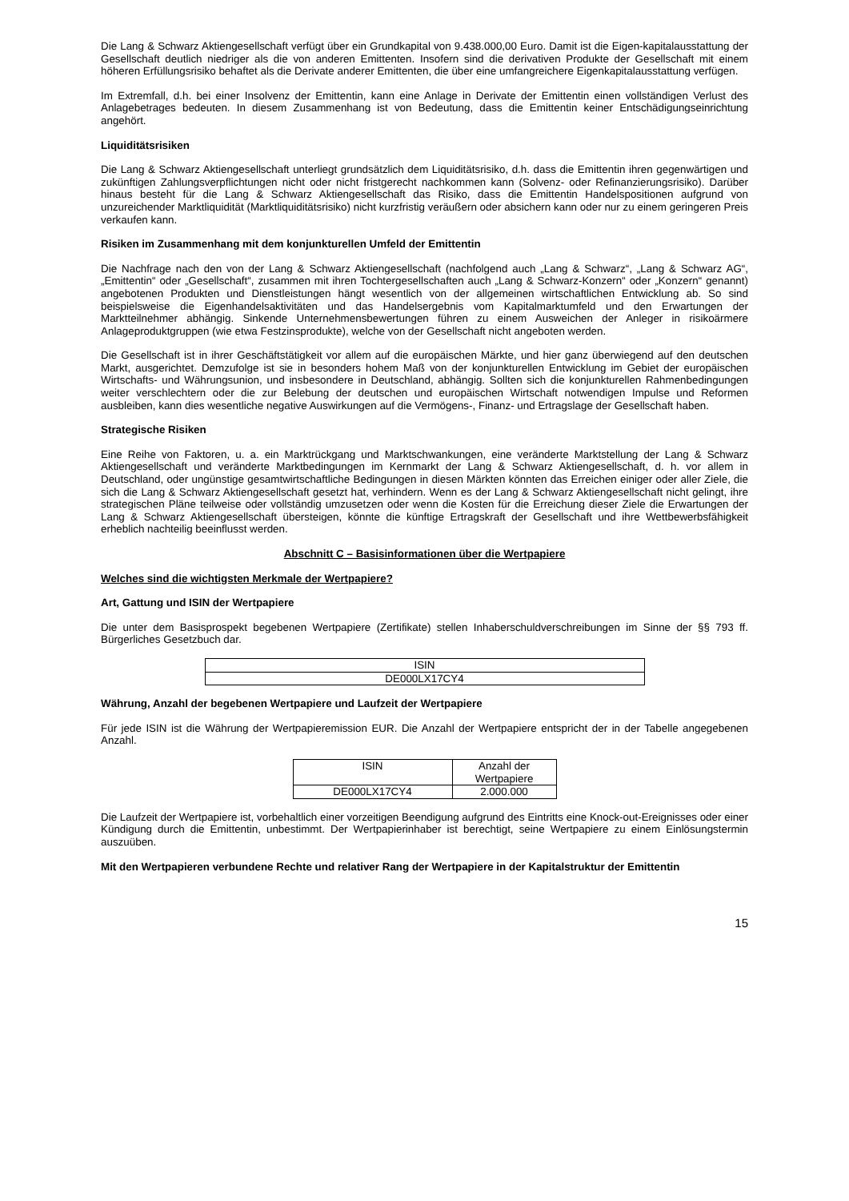Die Lang & Schwarz Aktiengesellschaft verfügt über ein Grundkapital von 9.438.000,00 Euro. Damit ist die Eigen-kapitalausstattung der Gesellschaft deutlich niedriger als die von anderen Emittenten. Insofern sind die derivativen Produkte der Gesellschaft mit einem höheren Erfüllungsrisiko behaftet als die Derivate anderer Emittenten, die über eine umfangreichere Eigenkapitalausstattung verfügen.
Im Extremfall, d.h. bei einer Insolvenz der Emittentin, kann eine Anlage in Derivate der Emittentin einen vollständigen Verlust des Anlagebetrages bedeuten. In diesem Zusammenhang ist von Bedeutung, dass die Emittentin keiner Entschädigungseinrichtung angehört.
Liquiditätsrisiken
Die Lang & Schwarz Aktiengesellschaft unterliegt grundsätzlich dem Liquiditätsrisiko, d.h. dass die Emittentin ihren gegenwärtigen und zukünftigen Zahlungsverpflichtungen nicht oder nicht fristgerecht nachkommen kann (Solvenz- oder Refinanzierungsrisiko). Darüber hinaus besteht für die Lang & Schwarz Aktiengesellschaft das Risiko, dass die Emittentin Handelspositionen aufgrund von unzureichender Marktliquidität (Marktliquiditätsrisiko) nicht kurzfristig veräußern oder absichern kann oder nur zu einem geringeren Preis verkaufen kann.
Risiken im Zusammenhang mit dem konjunkturellen Umfeld der Emittentin
Die Nachfrage nach den von der Lang & Schwarz Aktiengesellschaft (nachfolgend auch „Lang & Schwarz“, „Lang & Schwarz AG“, „Emittentin“ oder „Gesellschaft“, zusammen mit ihren Tochtergesellschaften auch „Lang & Schwarz-Konzern“ oder „Konzern“ genannt) angebotenen Produkten und Dienstleistungen hängt wesentlich von der allgemeinen wirtschaftlichen Entwicklung ab. So sind beispielsweise die Eigenhandelsaktivitäten und das Handelsergebnis vom Kapitalmarktumfeld und den Erwartungen der Marktteilnehmer abhängig. Sinkende Unternehmensbewertungen führen zu einem Ausweichen der Anleger in risikoärmere Anlageproduktgruppen (wie etwa Festzinsprodukte), welche von der Gesellschaft nicht angeboten werden.
Die Gesellschaft ist in ihrer Geschäftstätigkeit vor allem auf die europäischen Märkte, und hier ganz überwiegend auf den deutschen Markt, ausgerichtet. Demzufolge ist sie in besonders hohem Maß von der konjunkturellen Entwicklung im Gebiet der europäischen Wirtschafts- und Währungsunion, und insbesondere in Deutschland, abhängig. Sollten sich die konjunkturellen Rahmenbedingungen weiter verschlechtern oder die zur Belebung der deutschen und europäischen Wirtschaft notwendigen Impulse und Reformen ausbleiben, kann dies wesentliche negative Auswirkungen auf die Vermögens-, Finanz- und Ertragslage der Gesellschaft haben.
Strategische Risiken
Eine Reihe von Faktoren, u. a. ein Marktrückgang und Marktschwankungen, eine veränderte Marktstellung der Lang & Schwarz Aktiengesellschaft und veränderte Marktbedingungen im Kernmarkt der Lang & Schwarz Aktiengesellschaft, d. h. vor allem in Deutschland, oder ungünstige gesamtwirtschaftliche Bedingungen in diesen Märkten könnten das Erreichen einiger oder aller Ziele, die sich die Lang & Schwarz Aktiengesellschaft gesetzt hat, verhindern. Wenn es der Lang & Schwarz Aktiengesellschaft nicht gelingt, ihre strategischen Pläne teilweise oder vollständig umzusetzen oder wenn die Kosten für die Erreichung dieser Ziele die Erwartungen der Lang & Schwarz Aktiengesellschaft übersteigen, könnte die künftige Ertragskraft der Gesellschaft und ihre Wettbewerbsfähigkeit erheblich nachteilig beeinflusst werden.
Abschnitt C – Basisinformationen über die Wertpapiere
Welches sind die wichtigsten Merkmale der Wertpapiere?
Art, Gattung und ISIN der Wertpapiere
Die unter dem Basisprospekt begebenen Wertpapiere (Zertifikate) stellen Inhaberschuldverschreibungen im Sinne der §§ 793 ff. Bürgerliches Gesetzbuch dar.
| ISIN |
| --- |
| DE000LX17CY4 |
Währung, Anzahl der begebenen Wertpapiere und Laufzeit der Wertpapiere
Für jede ISIN ist die Währung der Wertpapieremission EUR. Die Anzahl der Wertpapiere entspricht der in der Tabelle angegebenen Anzahl.
| ISIN | Anzahl der Wertpapiere |
| --- | --- |
| DE000LX17CY4 | 2.000.000 |
Die Laufzeit der Wertpapiere ist, vorbehaltlich einer vorzeitigen Beendigung aufgrund des Eintritts eine Knock-out-Ereignisses oder einer Kündigung durch die Emittentin, unbestimmt. Der Wertpapierinhaber ist berechtigt, seine Wertpapiere zu einem Einlösungstermin auszuüben.
Mit den Wertpapieren verbundene Rechte und relativer Rang der Wertpapiere in der Kapitalstruktur der Emittentin
15